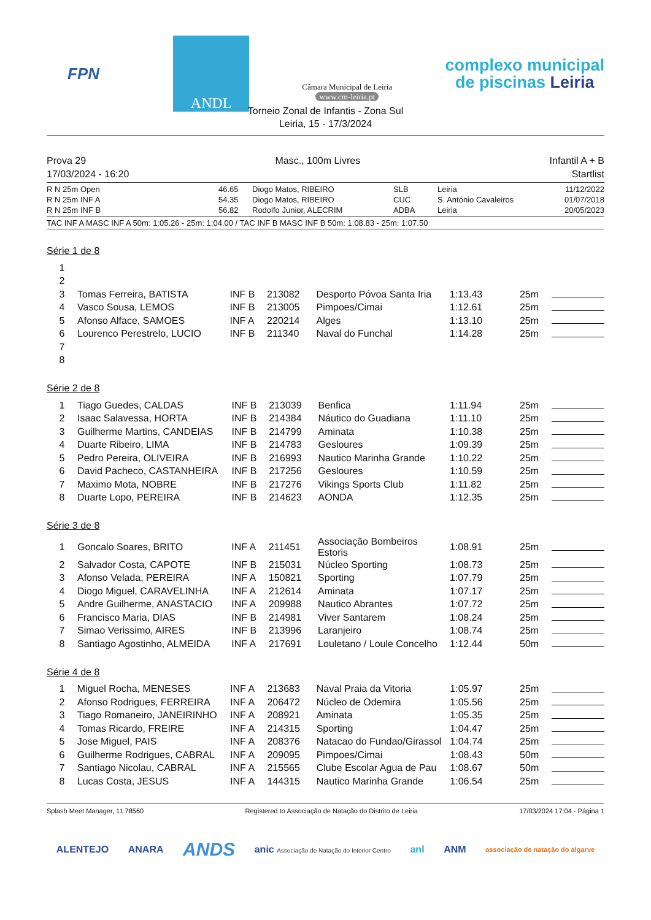FPN
ANDL
Câmara Municipal de Leiria
www.cm-leiria.pt
complexo municipal
de piscinas Leiria
Torneio Zonal de Infantis - Zona Sul
Leiria, 15 - 17/3/2024
Prova 29 Masc., 100m Livres Infantil A + B
17/03/2024 - 16:20 Startlist
| R N 25m Open | 46.65 | Diogo Matos, RIBEIRO | SLB | Leiria | 11/12/2022 |
| R N 25m INF A | 54.35 | Diogo Matos, RIBEIRO | CUC | S. António Cavaleiros | 01/07/2018 |
| R N 25m INF B | 56.82 | Rodolfo Junior, ALECRIM | ADBA | Leiria | 20/05/2023 |
TAC INF A MASC INF A 50m: 1:05.26 - 25m: 1:04.00 / TAC INF B MASC INF B 50m: 1:08.83 - 25m: 1:07.50
Série 1 de 8
| 1 | | | | | | | |
| 2 | | | | | | | |
| 3 | Tomas Ferreira, BATISTA | INF B | 213082 | Desporto Póvoa Santa Iria | 1:13.43 | 25m | |
| 4 | Vasco Sousa, LEMOS | INF B | 213005 | Pimpoes/Cimai | 1:12.61 | 25m | |
| 5 | Afonso Alface, SAMOES | INF A | 220214 | Alges | 1:13.10 | 25m | |
| 6 | Lourenco Perestrelo, LUCIO | INF B | 211340 | Naval do Funchal | 1:14.28 | 25m | |
| 7 | | | | | | | |
| 8 | | | | | | | |
Série 2 de 8
| 1 | Tiago Guedes, CALDAS | INF B | 213039 | Benfica | 1:11.94 | 25m | |
| 2 | Isaac Salavessa, HORTA | INF B | 214384 | Náutico do Guadiana | 1:11.10 | 25m | |
| 3 | Guilherme Martins, CANDEIAS | INF B | 214799 | Aminata | 1:10.38 | 25m | |
| 4 | Duarte Ribeiro, LIMA | INF B | 214783 | Gesloures | 1:09.39 | 25m | |
| 5 | Pedro Pereira, OLIVEIRA | INF B | 216993 | Nautico Marinha Grande | 1:10.22 | 25m | |
| 6 | David Pacheco, CASTANHEIRA | INF B | 217256 | Gesloures | 1:10.59 | 25m | |
| 7 | Maximo Mota, NOBRE | INF B | 217276 | Vikings Sports Club | 1:11.82 | 25m | |
| 8 | Duarte Lopo, PEREIRA | INF B | 214623 | AONDA | 1:12.35 | 25m | |
Série 3 de 8
| 1 | Goncalo Soares, BRITO | INF A | 211451 | Associação Bombeiros Estoris | 1:08.91 | 25m | |
| 2 | Salvador Costa, CAPOTE | INF B | 215031 | Núcleo Sporting | 1:08.73 | 25m | |
| 3 | Afonso Velada, PEREIRA | INF A | 150821 | Sporting | 1:07.79 | 25m | |
| 4 | Diogo Miguel, CARAVELINHA | INF A | 212614 | Aminata | 1:07.17 | 25m | |
| 5 | Andre Guilherme, ANASTACIO | INF A | 209988 | Nautico Abrantes | 1:07.72 | 25m | |
| 6 | Francisco Maria, DIAS | INF B | 214981 | Viver Santarem | 1:08.24 | 25m | |
| 7 | Simao Verissimo, AIRES | INF B | 213996 | Laranjeiro | 1:08.74 | 25m | |
| 8 | Santiago Agostinho, ALMEIDA | INF A | 217691 | Louletano / Loule Concelho | 1:12.44 | 50m | |
Série 4 de 8
| 1 | Miguel Rocha, MENESES | INF A | 213683 | Naval Praia da Vitoria | 1:05.97 | 25m | |
| 2 | Afonso Rodrigues, FERREIRA | INF A | 206472 | Núcleo de Odemira | 1:05.56 | 25m | |
| 3 | Tiago Romaneiro, JANEIRINHO | INF A | 208921 | Aminata | 1:05.35 | 25m | |
| 4 | Tomas Ricardo, FREIRE | INF A | 214315 | Sporting | 1:04.47 | 25m | |
| 5 | Jose Miguel, PAIS | INF A | 208376 | Natacao do Fundao/Girassol | 1:04.74 | 25m | |
| 6 | Guilherme Rodrigues, CABRAL | INF A | 209095 | Pimpoes/Cimai | 1:08.43 | 50m | |
| 7 | Santiago Nicolau, CABRAL | INF A | 215565 | Clube Escolar Agua de Pau | 1:08.67 | 50m | |
| 8 | Lucas Costa, JESUS | INF A | 144315 | Nautico Marinha Grande | 1:06.54 | 25m | |
Splash Meet Manager, 11.78560 Registered to Associação de Natação do Distrito de Leiria 17/03/2024 17:04 - Página 1
ALENTEJO ANARA ANDS anic Associação de Natação do Interior Centro anl ANM associação de natação do algarve